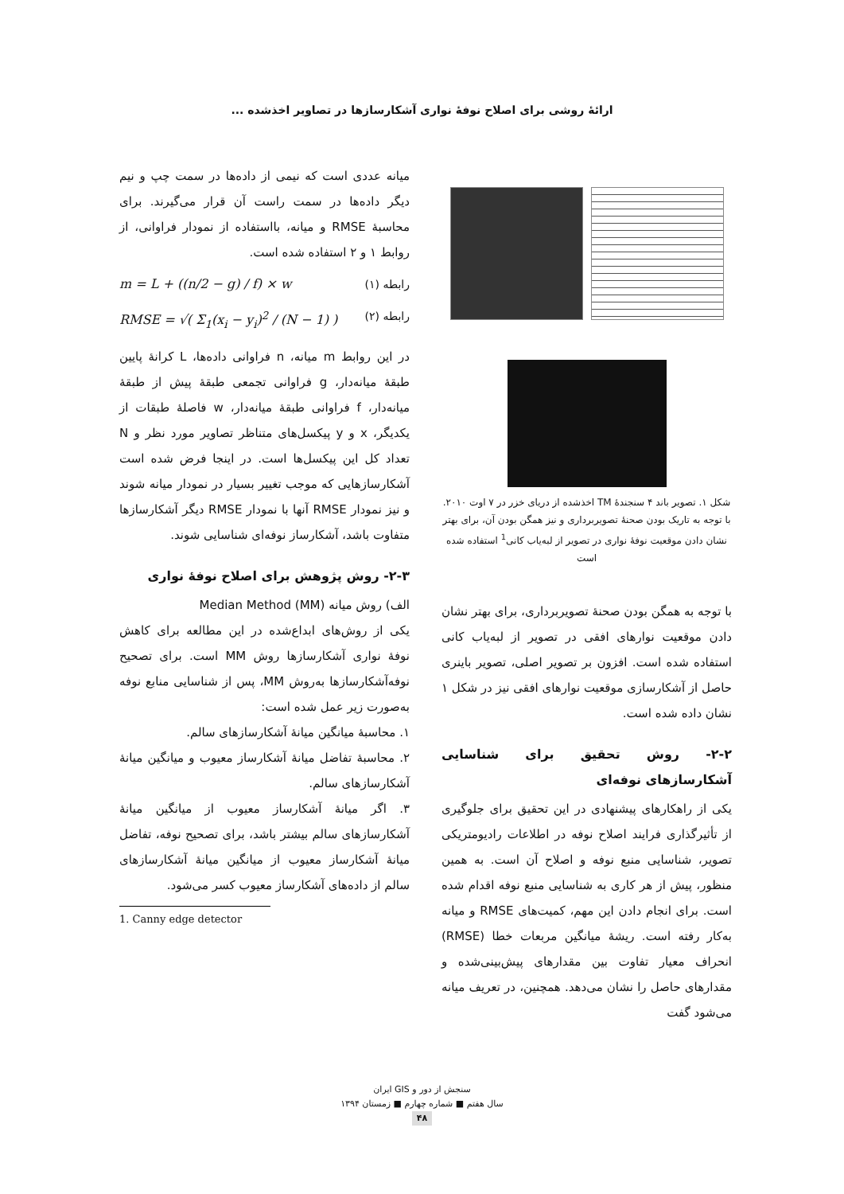ارائۀ روشی برای اصلاح نوفۀ نواری آشکارسازها در تصاویر اخذشده ...
شکل ۱. تصویر باند ۴ سنجندۀ TM اخذشده از دریای خزر در ۷ اوت ۲۰۱۰. با توجه به تاریک بودن صحنۀ تصویربرداری و نیز همگن بودن آن، برای بهتر نشان دادن موقعیت نوفۀ نواری در تصویر از لبه‌یاب کانی<sup>1</sup> استفاده شده است
با توجه به همگن بودن صحنۀ تصویربرداری، برای بهتر نشان دادن موقعیت نوارهای افقی در تصویر از لبه‌یاب کانی استفاده شده است. افزون بر تصویر اصلی، تصویر باینری حاصل از آشکارسازی موقعیت نوارهای افقی نیز در شکل ۱ نشان داده شده است.
۲-۲- روش تحقیق برای شناسایی آشکارسازهای نوفه‌ای
یکی از راهکارهای پیشنهادی در این تحقیق برای جلوگیری از تأثیرگذاری فرایند اصلاح نوفه در اطلاعات رادیومتریکی تصویر، شناسایی منبع نوفه و اصلاح آن است. به همین منظور، پیش از هر کاری به شناسایی منبع نوفه اقدام شده است. برای انجام دادن این مهم، کمیت‌های RMSE و میانه به‌کار رفته است. ریشۀ میانگین مربعات خطا (RMSE) انحراف معیار تفاوت بین مقدارهای پیش‌بینی‌شده و مقدارهای حاصل را نشان می‌دهد. همچنین، در تعریف میانه می‌شود گفت
میانه عددی است که نیمی از داده‌ها در سمت چپ و نیم دیگر داده‌ها در سمت راست آن قرار می‌گیرند. برای محاسبۀ RMSE و میانه، بااستفاده از نمودار فراوانی، از روابط ۱ و ۲ استفاده شده است.
m = L + ((n/2 − g) / f) × w رابطه (۱)
RMSE = √( Σ<sub>1</sub>(x<sub>i</sub> − y<sub>i</sub>)<sup>2</sup> / (N − 1) ) رابطه (۲)
در این روابط m میانه، n فراوانی داده‌ها، L کرانۀ پایین طبقۀ میانه‌دار، g فراوانی تجمعی طبقۀ پیش از طبقۀ میانه‌دار، f فراوانی طبقۀ میانه‌دار، w فاصلۀ طبقات از یکدیگر، x و y پیکسل‌های متناظر تصاویر مورد نظر و N تعداد کل این پیکسل‌ها است. در اینجا فرض شده است آشکارسازهایی که موجب تغییر بسیار در نمودار میانه شوند و نیز نمودار RMSE آنها با نمودار RMSE دیگر آشکارسازها متفاوت باشد، آشکارساز نوفه‌ای شناسایی شوند.
۲-۳- روش پژوهش برای اصلاح نوفۀ نواری
الف) روش میانه Median Method (MM)
یکی از روش‌های ابداع‌شده در این مطالعه برای کاهش نوفۀ نواری آشکارسازها روش MM است. برای تصحیح نوفه‌آشکارسازها به‌روش MM، پس از شناسایی منابع نوفه به‌صورت زیر عمل شده است:
۱. محاسبۀ میانگین میانۀ آشکارسازهای سالم.
۲. محاسبۀ تفاضل میانۀ آشکارساز معیوب و میانگین میانۀ آشکارسازهای سالم.
۳. اگر میانۀ آشکارساز معیوب از میانگین میانۀ آشکارسازهای سالم بیشتر باشد، برای تصحیح نوفه، تفاضل میانۀ آشکارساز معیوب از میانگین میانۀ آشکارسازهای سالم از داده‌های آشکارساز معیوب کسر می‌شود.
1. Canny edge detector
سنجش از دور و GIS ایران
سال هفتم ■ شماره چهارم ■ زمستان ۱۳۹۴
۴۸